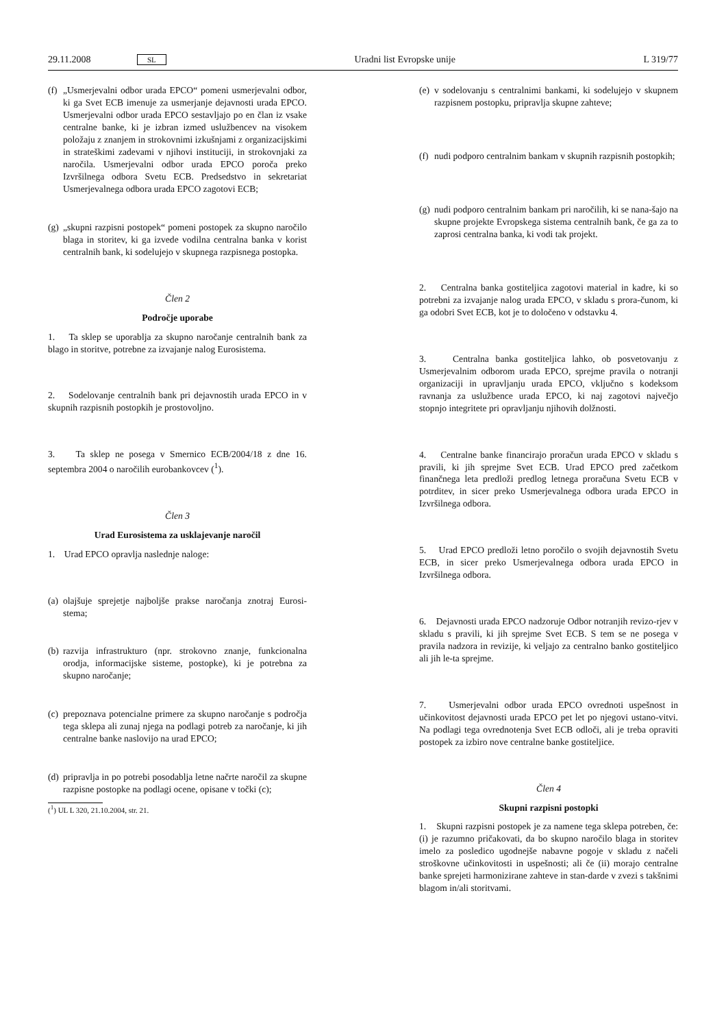29.11.2008 SL Uradni list Evropske unije L 319/77
(f) „Usmerjevalni odbor urada EPCO“ pomeni usmerjevalni odbor, ki ga Svet ECB imenuje za usmerjanje dejavnosti urada EPCO. Usmerjevalni odbor urada EPCO sestavljajo po en član iz vsake centralne banke, ki je izbran izmed uslužbencev na visokem položaju z znanjem in strokovnimi izkušnjami z organizacijskimi in strateškimi zadevami v njihovi instituciji, in strokovnjaki za naročila. Usmerjevalni odbor urada EPCO poroča preko Izvršilnega odbora Svetu ECB. Predsedstvo in sekretariat Usmerjevalnega odbora urada EPCO zagotovi ECB;
(g) „skupni razpisni postopek“ pomeni postopek za skupno naročilo blaga in storitev, ki ga izvede vodilna centralna banka v korist centralnih bank, ki sodelujejo v skupnega razpisnega postopka.
Člen 2
Področje uporabe
1. Ta sklep se uporablja za skupno naročanje centralnih bank za blago in storitve, potrebne za izvajanje nalog Eurosistema.
2. Sodelovanje centralnih bank pri dejavnostih urada EPCO in v skupnih razpisnih postopkih je prostovoljno.
3. Ta sklep ne posega v Smernico ECB/2004/18 z dne 16. septembra 2004 o naročilih eurobankovcev (<sup>1</sup>).
Člen 3
Urad Eurosistema za usklajevanje naročil
1. Urad EPCO opravlja naslednje naloge:
(a) olajšuje sprejetje najboljše prakse naročanja znotraj Eurosi-stema;
(b) razvija infrastrukturo (npr. strokovno znanje, funkcionalna orodja, informacijske sisteme, postopke), ki je potrebna za skupno naročanje;
(c) prepoznava potencialne primere za skupno naročanje s področja tega sklepa ali zunaj njega na podlagi potreb za naročanje, ki jih centralne banke naslovijo na urad EPCO;
(d) pripravlja in po potrebi posodablja letne načrte naročil za skupne razpisne postopke na podlagi ocene, opisane v točki (c);
(<sup>1</sup>) UL L 320, 21.10.2004, str. 21.
(e) v sodelovanju s centralnimi bankami, ki sodelujejo v skupnem razpisnem postopku, pripravlja skupne zahteve;
(f) nudi podporo centralnim bankam v skupnih razpisnih postopkih;
(g) nudi podporo centralnim bankam pri naročilih, ki se nana-šajo na skupne projekte Evropskega sistema centralnih bank, če ga za to zaprosi centralna banka, ki vodi tak projekt.
2. Centralna banka gostiteljica zagotovi material in kadre, ki so potrebni za izvajanje nalog urada EPCO, v skladu s prora-čunom, ki ga odobri Svet ECB, kot je to določeno v odstavku 4.
3. Centralna banka gostiteljica lahko, ob posvetovanju z Usmerjevalnim odborom urada EPCO, sprejme pravila o notranji organizaciji in upravljanju urada EPCO, vključno s kodeksom ravnanja za uslužbence urada EPCO, ki naj zagotovi največjo stopnjo integritete pri opravljanju njihovih dolžnosti.
4. Centralne banke financirajo proračun urada EPCO v skladu s pravili, ki jih sprejme Svet ECB. Urad EPCO pred začetkom finančnega leta predloži predlog letnega proračuna Svetu ECB v potrditev, in sicer preko Usmerjevalnega odbora urada EPCO in Izvršilnega odbora.
5. Urad EPCO predloži letno poročilo o svojih dejavnostih Svetu ECB, in sicer preko Usmerjevalnega odbora urada EPCO in Izvršilnega odbora.
6. Dejavnosti urada EPCO nadzoruje Odbor notranjih revizo-rjev v skladu s pravili, ki jih sprejme Svet ECB. S tem se ne posega v pravila nadzora in revizije, ki veljajo za centralno banko gostiteljico ali jih le-ta sprejme.
7. Usmerjevalni odbor urada EPCO ovrednoti uspešnost in učinkovitost dejavnosti urada EPCO pet let po njegovi ustano-vitvi. Na podlagi tega ovrednotenja Svet ECB odloči, ali je treba opraviti postopek za izbiro nove centralne banke gostiteljice.
Člen 4
Skupni razpisni postopki
1. Skupni razpisni postopek je za namene tega sklepa potreben, če: (i) je razumno pričakovati, da bo skupno naročilo blaga in storitev imelo za posledico ugodnejše nabavne pogoje v skladu z načeli stroškovne učinkovitosti in uspešnosti; ali če (ii) morajo centralne banke sprejeti harmonizirane zahteve in stan-darde v zvezi s takšnimi blagom in/ali storitvami.